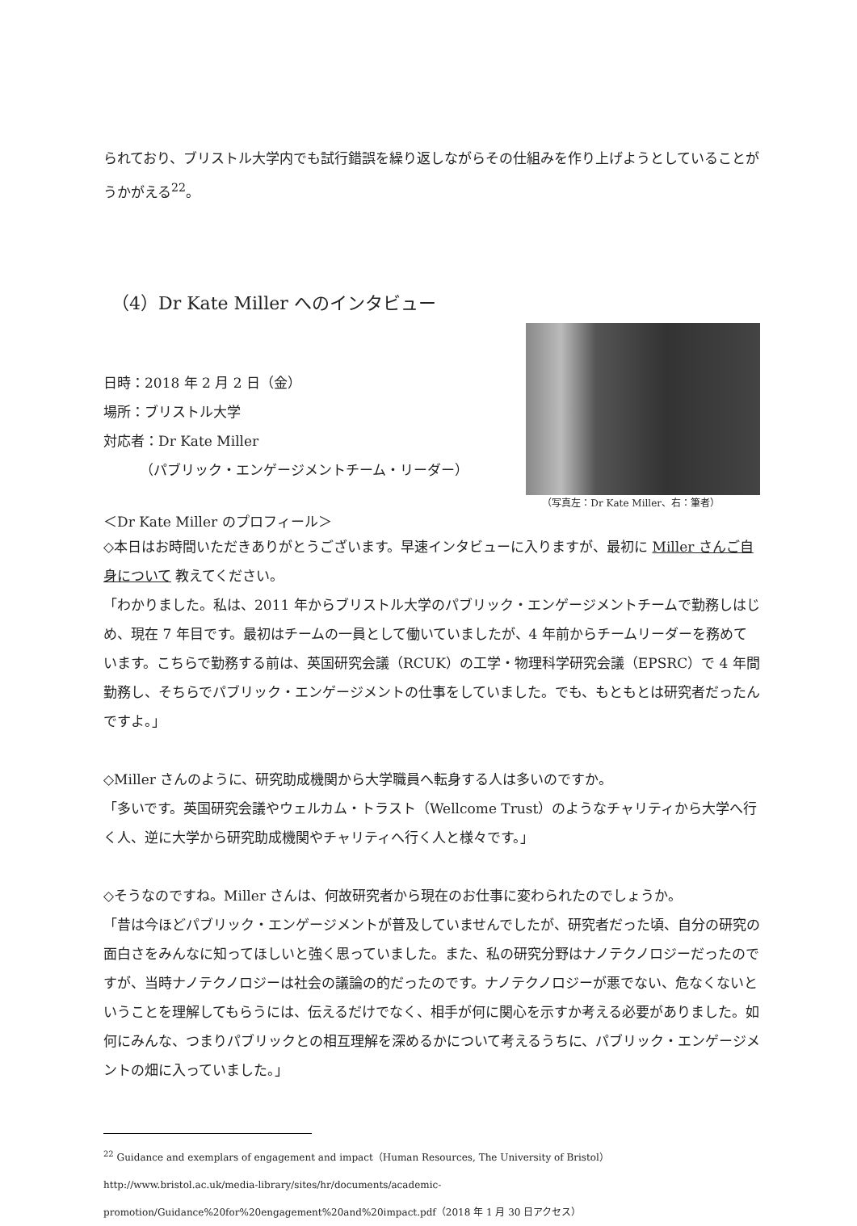られており、ブリストル大学内でも試行錯誤を繰り返しながらその仕組みを作り上げようとしていることがうかがえる<sup>22</sup>。
（4）Dr Kate Miller へのインタビュー
日時：2018 年 2 月 2 日（金）
場所：ブリストル大学
対応者：Dr Kate Miller
（パブリック・エンゲージメントチーム・リーダー）
（写真左：Dr Kate Miller、右：筆者）
＜Dr Kate Miller のプロフィール＞
◇本日はお時間いただきありがとうございます。早速インタビューに入りますが、最初に Miller さんご自身について 教えてください。
「わかりました。私は、2011 年からブリストル大学のパブリック・エンゲージメントチームで勤務しはじめ、現在 7 年目です。最初はチームの一員として働いていましたが、4 年前からチームリーダーを務めています。こちらで勤務する前は、英国研究会議（RCUK）の工学・物理科学研究会議（EPSRC）で 4 年間勤務し、そちらでパブリック・エンゲージメントの仕事をしていました。でも、もともとは研究者だったんですよ。」
◇Miller さんのように、研究助成機関から大学職員へ転身する人は多いのですか。
「多いです。英国研究会議やウェルカム・トラスト（Wellcome Trust）のようなチャリティから大学へ行く人、逆に大学から研究助成機関やチャリティへ行く人と様々です。」
◇そうなのですね。Miller さんは、何故研究者から現在のお仕事に変わられたのでしょうか。
「昔は今ほどパブリック・エンゲージメントが普及していませんでしたが、研究者だった頃、自分の研究の面白さをみんなに知ってほしいと強く思っていました。また、私の研究分野はナノテクノロジーだったのですが、当時ナノテクノロジーは社会の議論の的だったのです。ナノテクノロジーが悪でない、危なくないということを理解してもらうには、伝えるだけでなく、相手が何に関心を示すか考える必要がありました。如何にみんな、つまりパブリックとの相互理解を深めるかについて考えるうちに、パブリック・エンゲージメントの畑に入っていました。」
<sup>22</sup> Guidance and exemplars of engagement and impact（Human Resources, The University of Bristol）http://www.bristol.ac.uk/media-library/sites/hr/documents/academic-promotion/Guidance%20for%20engagement%20and%20impact.pdf（2018 年 1 月 30 日アクセス）